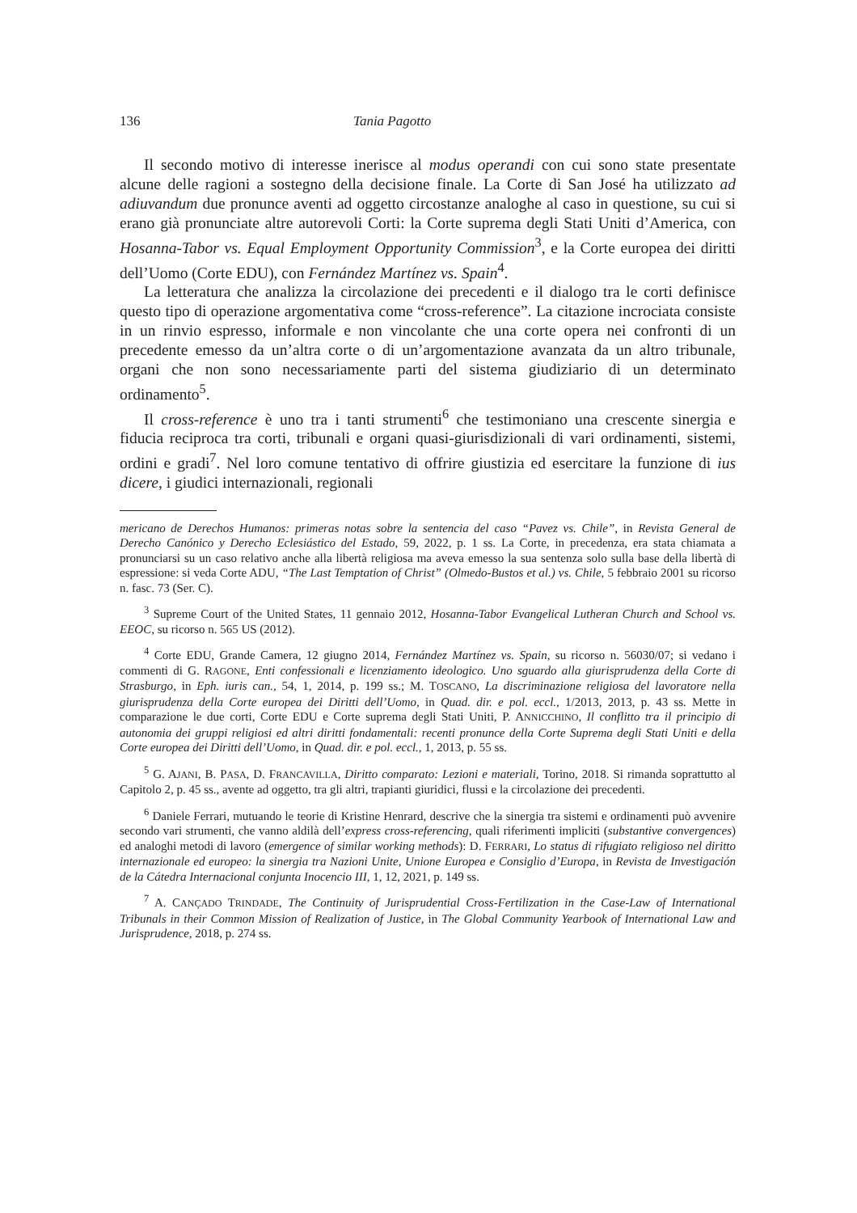136 Tania Pagotto
Il secondo motivo di interesse inerisce al modus operandi con cui sono state presentate alcune delle ragioni a sostegno della decisione finale. La Corte di San José ha utilizzato ad adiuvandum due pronunce aventi ad oggetto circostanze analoghe al caso in questione, su cui si erano già pronunciate altre autorevoli Corti: la Corte suprema degli Stati Uniti d’America, con Hosanna-Tabor vs. Equal Employment Opportunity Commission<sup>3</sup>, e la Corte europea dei diritti dell’Uomo (Corte EDU), con Fernández Martínez vs. Spain<sup>4</sup>.
La letteratura che analizza la circolazione dei precedenti e il dialogo tra le corti definisce questo tipo di operazione argomentativa come “cross-reference”. La citazione incrociata consiste in un rinvio espresso, informale e non vincolante che una corte opera nei confronti di un precedente emesso da un’altra corte o di un’argomentazione avanzata da un altro tribunale, organi che non sono necessariamente parti del sistema giudiziario di un determinato ordinamento<sup>5</sup>.
Il cross-reference è uno tra i tanti strumenti<sup>6</sup> che testimoniano una crescente sinergia e fiducia reciproca tra corti, tribunali e organi quasi-giurisdizionali di vari ordinamenti, sistemi, ordini e gradi<sup>7</sup>. Nel loro comune tentativo di offrire giustizia ed esercitare la funzione di ius dicere, i giudici internazionali, regionali
mericano de Derechos Humanos: primeras notas sobre la sentencia del caso “Pavez vs. Chile”, in Revista General de Derecho Canónico y Derecho Eclesiástico del Estado, 59, 2022, p. 1 ss. La Corte, in precedenza, era stata chiamata a pronunciarsi su un caso relativo anche alla libertà religiosa ma aveva emesso la sua sentenza solo sulla base della libertà di espressione: si veda Corte ADU, “The Last Temptation of Christ” (Olmedo-Bustos et al.) vs. Chile, 5 febbraio 2001 su ricorso n. fasc. 73 (Ser. C).
<sup>3</sup> Supreme Court of the United States, 11 gennaio 2012, Hosanna-Tabor Evangelical Lutheran Church and School vs. EEOC, su ricorso n. 565 US (2012).
<sup>4</sup> Corte EDU, Grande Camera, 12 giugno 2014, Fernández Martínez vs. Spain, su ricorso n. 56030/07; si vedano i commenti di G. RAGONE, Enti confessionali e licenziamento ideologico. Uno sguardo alla giurisprudenza della Corte di Strasburgo, in Eph. iuris can., 54, 1, 2014, p. 199 ss.; M. TOSCANO, La discriminazione religiosa del lavoratore nella giurisprudenza della Corte europea dei Diritti dell’Uomo, in Quad. dir. e pol. eccl., 1/2013, 2013, p. 43 ss. Mette in comparazione le due corti, Corte EDU e Corte suprema degli Stati Uniti, P. ANNICCHINO, Il conflitto tra il principio di autonomia dei gruppi religiosi ed altri diritti fondamentali: recenti pronunce della Corte Suprema degli Stati Uniti e della Corte europea dei Diritti dell’Uomo, in Quad. dir. e pol. eccl., 1, 2013, p. 55 ss.
<sup>5</sup> G. AJANI, B. PASA, D. FRANCAVILLA, Diritto comparato: Lezioni e materiali, Torino, 2018. Si rimanda soprattutto al Capitolo 2, p. 45 ss., avente ad oggetto, tra gli altri, trapianti giuridici, flussi e la circolazione dei precedenti.
<sup>6</sup> Daniele Ferrari, mutuando le teorie di Kristine Henrard, descrive che la sinergia tra sistemi e ordinamenti può avvenire secondo vari strumenti, che vanno aldilà dell’express cross-referencing, quali riferimenti impliciti (substantive convergences) ed analoghi metodi di lavoro (emergence of similar working methods): D. FERRARI, Lo status di rifugiato religioso nel diritto internazionale ed europeo: la sinergia tra Nazioni Unite, Unione Europea e Consiglio d’Europa, in Revista de Investigación de la Cátedra Internacional conjunta Inocencio III, 1, 12, 2021, p. 149 ss.
<sup>7</sup> A. CANÇADO TRINDADE, The Continuity of Jurisprudential Cross-Fertilization in the Case-Law of International Tribunals in their Common Mission of Realization of Justice, in The Global Community Yearbook of International Law and Jurisprudence, 2018, p. 274 ss.